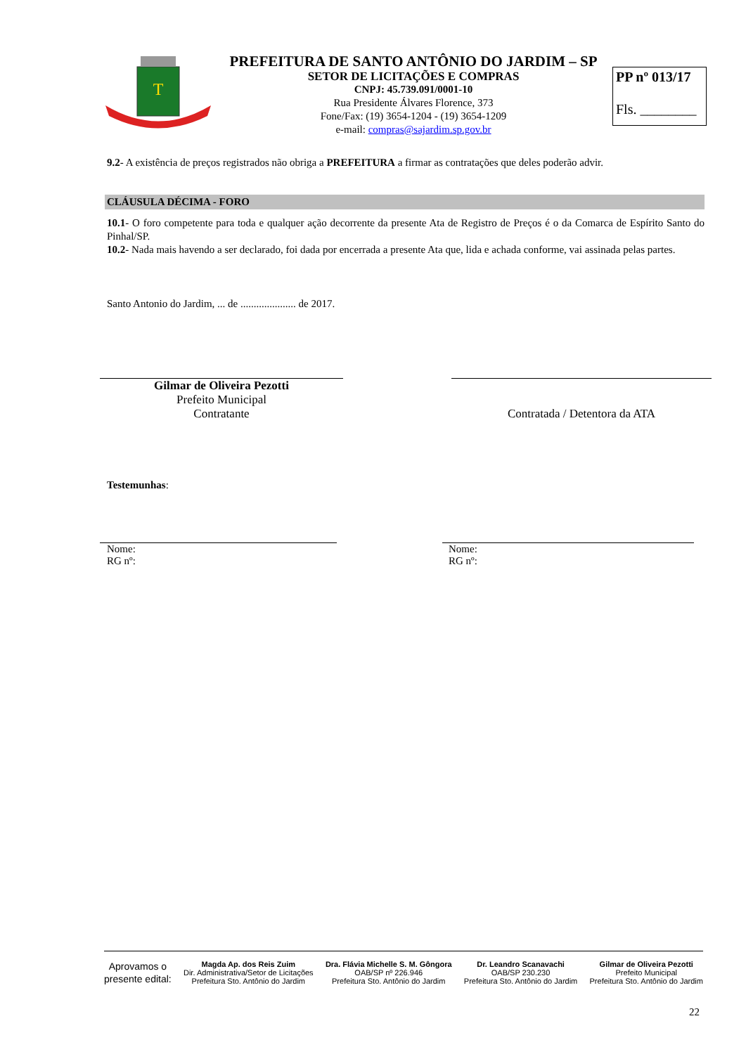T
PREFEITURA DE SANTO ANTÔNIO DO JARDIM – SP
SETOR DE LICITAÇÕES E COMPRAS
CNPJ: 45.739.091/0001-10
Rua Presidente Álvares Florence, 373
Fone/Fax: (19) 3654-1204 - (19) 3654-1209
e-mail: compras@sajardim.sp.gov.br
PP nº 013/17
Fls. ________
9.2- A existência de preços registrados não obriga a PREFEITURA a firmar as contratações que deles poderão advir.
CLÁUSULA DÉCIMA - FORO
10.1- O foro competente para toda e qualquer ação decorrente da presente Ata de Registro de Preços é o da Comarca de Espírito Santo do Pinhal/SP.
10.2- Nada mais havendo a ser declarado, foi dada por encerrada a presente Ata que, lida e achada conforme, vai assinada pelas partes.
Santo Antonio do Jardim, ... de ..................... de 2017.
Gilmar de Oliveira Pezotti
Prefeito Municipal
Contratante
Contratada / Detentora da ATA
Testemunhas:
Nome:
RG nº:
Nome:
RG nº:
Aprovamos o
presente edital:
Magda Ap. dos Reis Zuim
Dir. Administrativa/Setor de Licitações
Prefeitura Sto. Antônio do Jardim
Dra. Flávia Michelle S. M. Gôngora
OAB/SP nº 226.946
Prefeitura Sto. Antônio do Jardim
Dr. Leandro Scanavachi
OAB/SP 230.230
Prefeitura Sto. Antônio do Jardim
Gilmar de Oliveira Pezotti
Prefeito Municipal
Prefeitura Sto. Antônio do Jardim
22